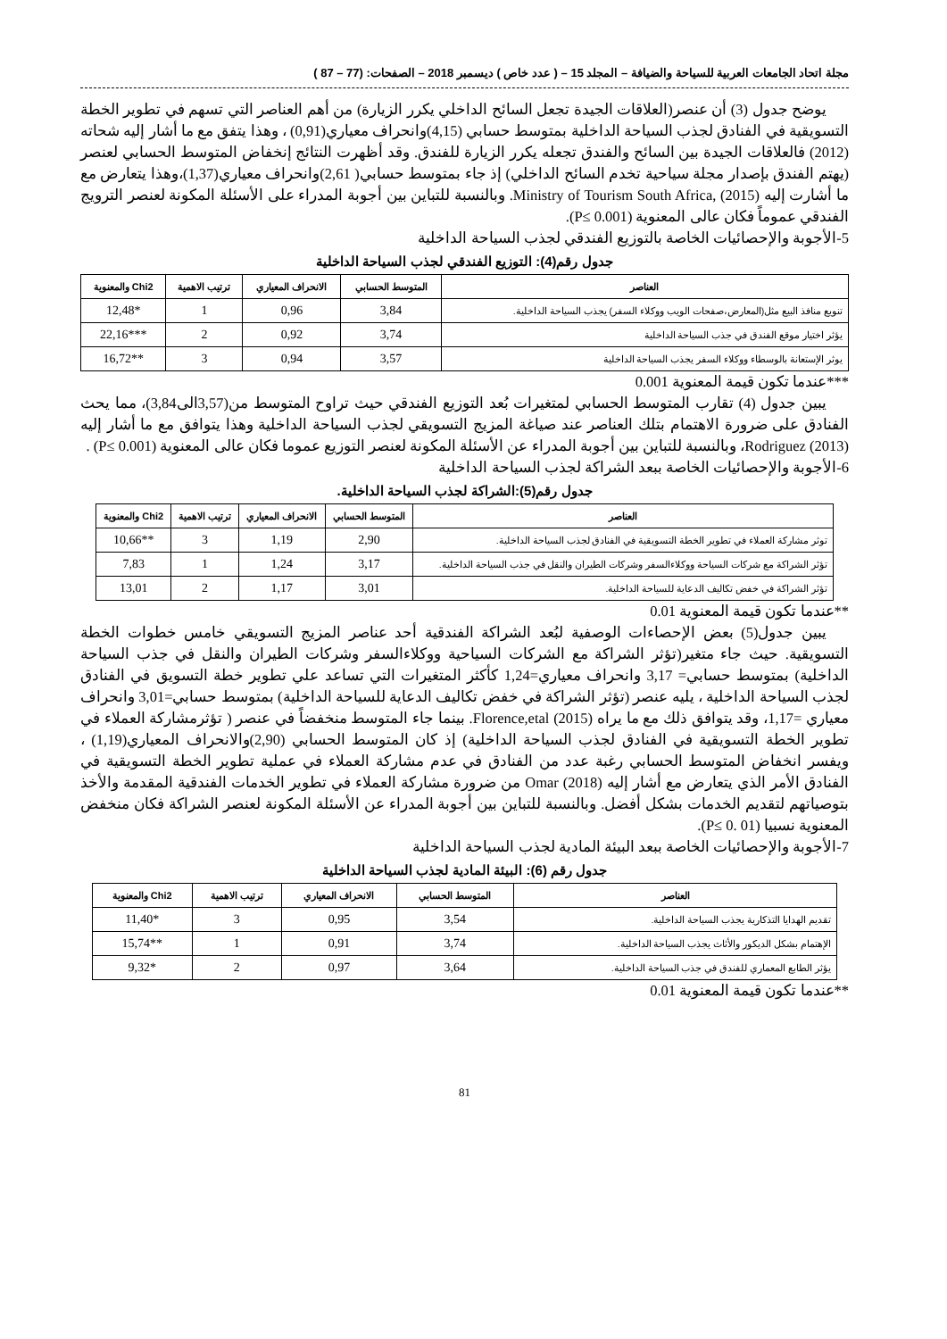مجلة اتحاد الجامعات العربية للسياحة والضيافة – المجلد 15 – ( عدد خاص ) ديسمبر 2018 – الصفحات: (77 – 87 )
يوضح جدول (3) أن عنصر(العلاقات الجيدة تجعل السائح الداخلي يكرر الزيارة) من أهم العناصر التي تسهم في تطوير الخطة التسويقية في الفنادق لجذب السياحة الداخلية بمتوسط حسابي (4,15)وانحراف معياري(0,91) ، وهذا يتفق مع ما أشار إليه شحاته (2012) فالعلاقات الجيدة بين السائح والفندق تجعله يكرر الزيارة للفندق. وقد أظهرت النتائج إنخفاض المتوسط الحسابي لعنصر (يهتم الفندق بإصدار مجلة سياحية تخدم السائح الداخلي) إذ جاء بمتوسط حسابي( 2,61)وانحراف معياري(1,37)،وهذا يتعارض مع ما أشارت إليه Ministry of Tourism South Africa, (2015). وبالنسبة للتباين بين أجوبة المدراء على الأسئلة المكونة لعنصر الترويج الفندقي عموماً فكان عالى المعنوية (P≤ 0.001).
5-الأجوبة والإحصائيات الخاصة بالتوزيع الفندقي لجذب السياحة الداخلية
جدول رقم(4): التوزيع الفندقي لجذب السياحة الداخلية
| العناصر | المتوسط الحسابي | الانحراف المعياري | ترتيب الاهمية | Chi2 والمعنوية |
| --- | --- | --- | --- | --- |
| تنويع منافذ البيع مثل(المعارض،صفحات الويب ووكلاء السفر) يجذب السياحة الداخلية. | 3,84 | 0,96 | 1 | *12,48 |
| يؤثر اختيار موقع الفندق في جذب السياحة الداخلية | 3,74 | 0,92 | 2 | ***22,16 |
| يوثر الإستعانة بالوسطاء ووكلاء السفر يجذب السياحة الداخلية | 3,57 | 0,94 | 3 | **16,72 |
***عندما تكون قيمة المعنوية 0.001
يبين جدول (4) تقارب المتوسط الحسابي لمتغيرات بُعد التوزيع الفندقي حيث تراوح المتوسط من(3,57الى3,84)، مما يحث الفنادق على ضرورة الاهتمام بتلك العناصر عند صياغة المزيج التسويقي لجذب السياحة الداخلية وهذا يتوافق مع ما أشار إليه Rodriguez (2013)، وبالنسبة للتباين بين أجوبة المدراء عن الأسئلة المكونة لعنصر التوزيع عموما فكان عالى المعنوية (P≤ 0.001) .
6-الأجوبة والإحصائيات الخاصة ببعد الشراكة لجذب السياحة الداخلية
جدول رقم(5):الشراكة لجذب السياحة الداخلية.
| العناصر | المتوسط الحسابي | الانحراف المعياري | ترتيب الاهمية | Chi2 والمعنوية |
| --- | --- | --- | --- | --- |
| توثر مشاركة العملاء في تطوير الخطة التسويقية في الفنادق لجذب السياحة الداخلية. | 2,90 | 1,19 | 3 | **10,66 |
| تؤثر الشراكة مع شركات السياحة ووكلاءالسفر وشركات الطيران والنقل في جذب السياحة الداخلية. | 3,17 | 1,24 | 1 | 7,83 |
| تؤثر الشراكة في خفض تكاليف الدعاية للسياحة الداخلية. | 3,01 | 1,17 | 2 | 13,01 |
**عندما تكون قيمة المعنوية 0.01
يبين جدول(5) بعض الإحصاءات الوصفية لبُعد الشراكة الفندقية أحد عناصر المزيج التسويقي خامس خطوات الخطة التسويقية. حيث جاء متغير(تؤثر الشراكة مع الشركات السياحية ووكلاءالسفر وشركات الطيران والنقل في جذب السياحة الداخلية) بمتوسط حسابي= 3,17 وانحراف معياري=1,24 كأكثر المتغيرات التي تساعد علي تطوير خطة التسويق في الفنادق لجذب السياحة الداخلية ، يليه عنصر (تؤثر الشراكة في خفض تكاليف الدعاية للسياحة الداخلية) بمتوسط حسابي=3,01 وانحراف معياري =1,17، وقد يتوافق ذلك مع ما يراه Florence,etal (2015). بينما جاء المتوسط منخفضاً في عنصر ( تؤثرمشاركة العملاء في تطوير الخطة التسويقية في الفنادق لجذب السياحة الداخلية) إذ كان المتوسط الحسابي (2,90)والانحراف المعياري(1,19) ، ويفسر انخفاض المتوسط الحسابي رغبة عدد من الفنادق في عدم مشاركة العملاء في عملية تطوير الخطة التسويقية في الفنادق الأمر الذي يتعارض مع أشار إليه Omar (2018) من ضرورة مشاركة العملاء في تطوير الخدمات الفندقية المقدمة والأخذ بتوصياتهم لتقديم الخدمات بشكل أفضل. وبالنسبة للتباين بين أجوبة المدراء عن الأسئلة المكونة لعنصر الشراكة فكان منخفض المعنوية نسبيا (P≤ 0. 01).
7-الأجوبة والإحصائيات الخاصة ببعد البيئة المادية لجذب السياحة الداخلية
جدول رقم (6): البيئة المادية لجذب السياحة الداخلية
| العناصر | المتوسط الحسابي | الانحراف المعياري | ترتيب الاهمية | Chi2 والمعنوية |
| --- | --- | --- | --- | --- |
| تقديم الهدايا التذكارية يجذب السياحة الداخلية. | 3,54 | 0,95 | 3 | *11,40 |
| الإهتمام بشكل الديكور والأثاث يجذب السياحة الداخلية. | 3,74 | 0,91 | 1 | **15,74 |
| يؤثر الطابع المعماري للفندق في جذب السياحة الداخلية. | 3,64 | 0,97 | 2 | *9,32 |
**عندما تكون قيمة المعنوية 0.01
81